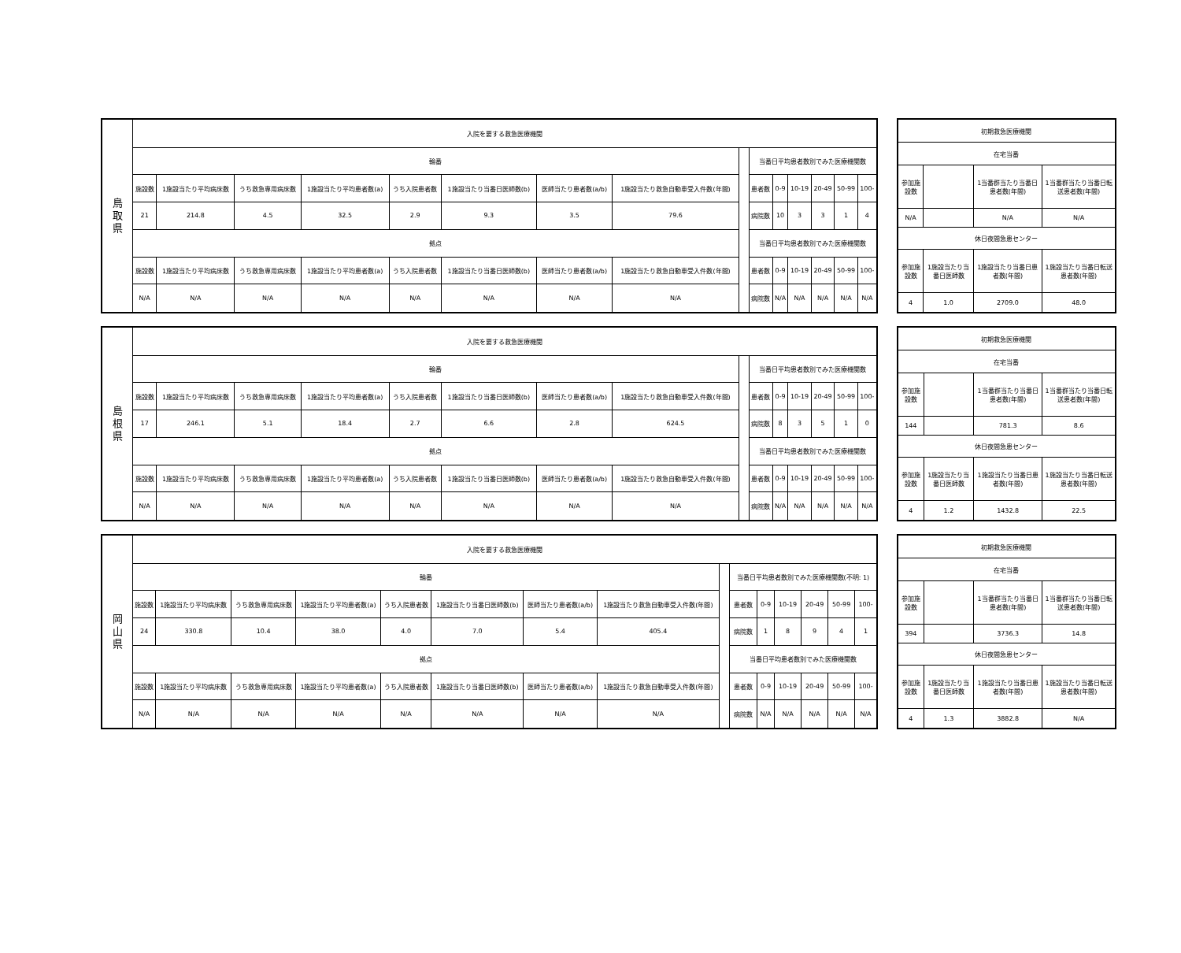| 鳥 取 県 | 入院を要する救急医療機関 | | | | | | | | | | | | | | |
| | 輪番 | | | | | | | | | 当番日平均患者数別でみた医療機関数 | | | | | |
| | 施設数 | 1施設当たり平均病床数 | うち救急専用病床数 | 1施設当たり平均患者数(a) | うち入院患者数 | 1施設当たり当番日医師数(b) | 医師当たり患者数(a/b) | 1施設当たり救急自動車受入件数(年間) | | 患者数 | 0-9 | 10-19 | 20-49 | 50-99 | 100- |
| | 21 | 214.8 | 4.5 | 32.5 | 2.9 | 9.3 | 3.5 | 79.6 | | 病院数 | 10 | 3 | 3 | 1 | 4 |
| | 拠点 | | | | | | | | | 当番日平均患者数別でみた医療機関数 | | | | | |
| | 施設数 | 1施設当たり平均病床数 | うち救急専用病床数 | 1施設当たり平均患者数(a) | うち入院患者数 | 1施設当たり当番日医師数(b) | 医師当たり患者数(a/b) | 1施設当たり救急自動車受入件数(年間) | | 患者数 | 0-9 | 10-19 | 20-49 | 50-99 | 100- |
| | N/A | N/A | N/A | N/A | N/A | N/A | N/A | N/A | | 病院数 | N/A | N/A | N/A | N/A | N/A |
| 初期救急医療機関 | | | |
| 在宅当番 | | | |
| 参加施設数 | | 1当番群当たり当番日患者数(年間) | 1当番群当たり当番日転送患者数(年間) |
| N/A | | N/A | N/A |
| 休日夜間急患センター | | | |
| 参加施設数 | 1施設当たり当番日医師数 | 1施設当たり当番日患者数(年間) | 1施設当たり当番日転送患者数(年間) |
| 4 | 1.0 | 2709.0 | 48.0 |
| 島 根 県 | 入院を要する救急医療機関 | | | | | | | | | | | | | | |
| | 輪番 | | | | | | | | | 当番日平均患者数別でみた医療機関数 | | | | | |
| | 施設数 | 1施設当たり平均病床数 | うち救急専用病床数 | 1施設当たり平均患者数(a) | うち入院患者数 | 1施設当たり当番日医師数(b) | 医師当たり患者数(a/b) | 1施設当たり救急自動車受入件数(年間) | | 患者数 | 0-9 | 10-19 | 20-49 | 50-99 | 100- |
| | 17 | 246.1 | 5.1 | 18.4 | 2.7 | 6.6 | 2.8 | 624.5 | | 病院数 | 8 | 3 | 5 | 1 | 0 |
| | 拠点 | | | | | | | | | 当番日平均患者数別でみた医療機関数 | | | | | |
| | 施設数 | 1施設当たり平均病床数 | うち救急専用病床数 | 1施設当たり平均患者数(a) | うち入院患者数 | 1施設当たり当番日医師数(b) | 医師当たり患者数(a/b) | 1施設当たり救急自動車受入件数(年間) | | 患者数 | 0-9 | 10-19 | 20-49 | 50-99 | 100- |
| | N/A | N/A | N/A | N/A | N/A | N/A | N/A | N/A | | 病院数 | N/A | N/A | N/A | N/A | N/A |
| 初期救急医療機関 | | | |
| 在宅当番 | | | |
| 参加施設数 | | 1当番群当たり当番日患者数(年間) | 1当番群当たり当番日転送患者数(年間) |
| 144 | | 781.3 | 8.6 |
| 休日夜間急患センター | | | |
| 参加施設数 | 1施設当たり当番日医師数 | 1施設当たり当番日患者数(年間) | 1施設当たり当番日転送患者数(年間) |
| 4 | 1.2 | 1432.8 | 22.5 |
| 岡 山 県 | 入院を要する救急医療機関 | | | | | | | | | | | | | | |
| | 輪番 | | | | | | | | | 当番日平均患者数別でみた医療機関数(不明: 1) | | | | | |
| | 施設数 | 1施設当たり平均病床数 | うち救急専用病床数 | 1施設当たり平均患者数(a) | うち入院患者数 | 1施設当たり当番日医師数(b) | 医師当たり患者数(a/b) | 1施設当たり救急自動車受入件数(年間) | | 患者数 | 0-9 | 10-19 | 20-49 | 50-99 | 100- |
| | 24 | 330.8 | 10.4 | 38.0 | 4.0 | 7.0 | 5.4 | 405.4 | | 病院数 | 1 | 8 | 9 | 4 | 1 |
| | 拠点 | | | | | | | | | 当番日平均患者数別でみた医療機関数 | | | | | |
| | 施設数 | 1施設当たり平均病床数 | うち救急専用病床数 | 1施設当たり平均患者数(a) | うち入院患者数 | 1施設当たり当番日医師数(b) | 医師当たり患者数(a/b) | 1施設当たり救急自動車受入件数(年間) | | 患者数 | 0-9 | 10-19 | 20-49 | 50-99 | 100- |
| | N/A | N/A | N/A | N/A | N/A | N/A | N/A | N/A | | 病院数 | N/A | N/A | N/A | N/A | N/A |
| 初期救急医療機関 | | | |
| 在宅当番 | | | |
| 参加施設数 | | 1当番群当たり当番日患者数(年間) | 1当番群当たり当番日転送患者数(年間) |
| 394 | | 3736.3 | 14.8 |
| 休日夜間急患センター | | | |
| 参加施設数 | 1施設当たり当番日医師数 | 1施設当たり当番日患者数(年間) | 1施設当たり当番日転送患者数(年間) |
| 4 | 1.3 | 3882.8 | N/A |